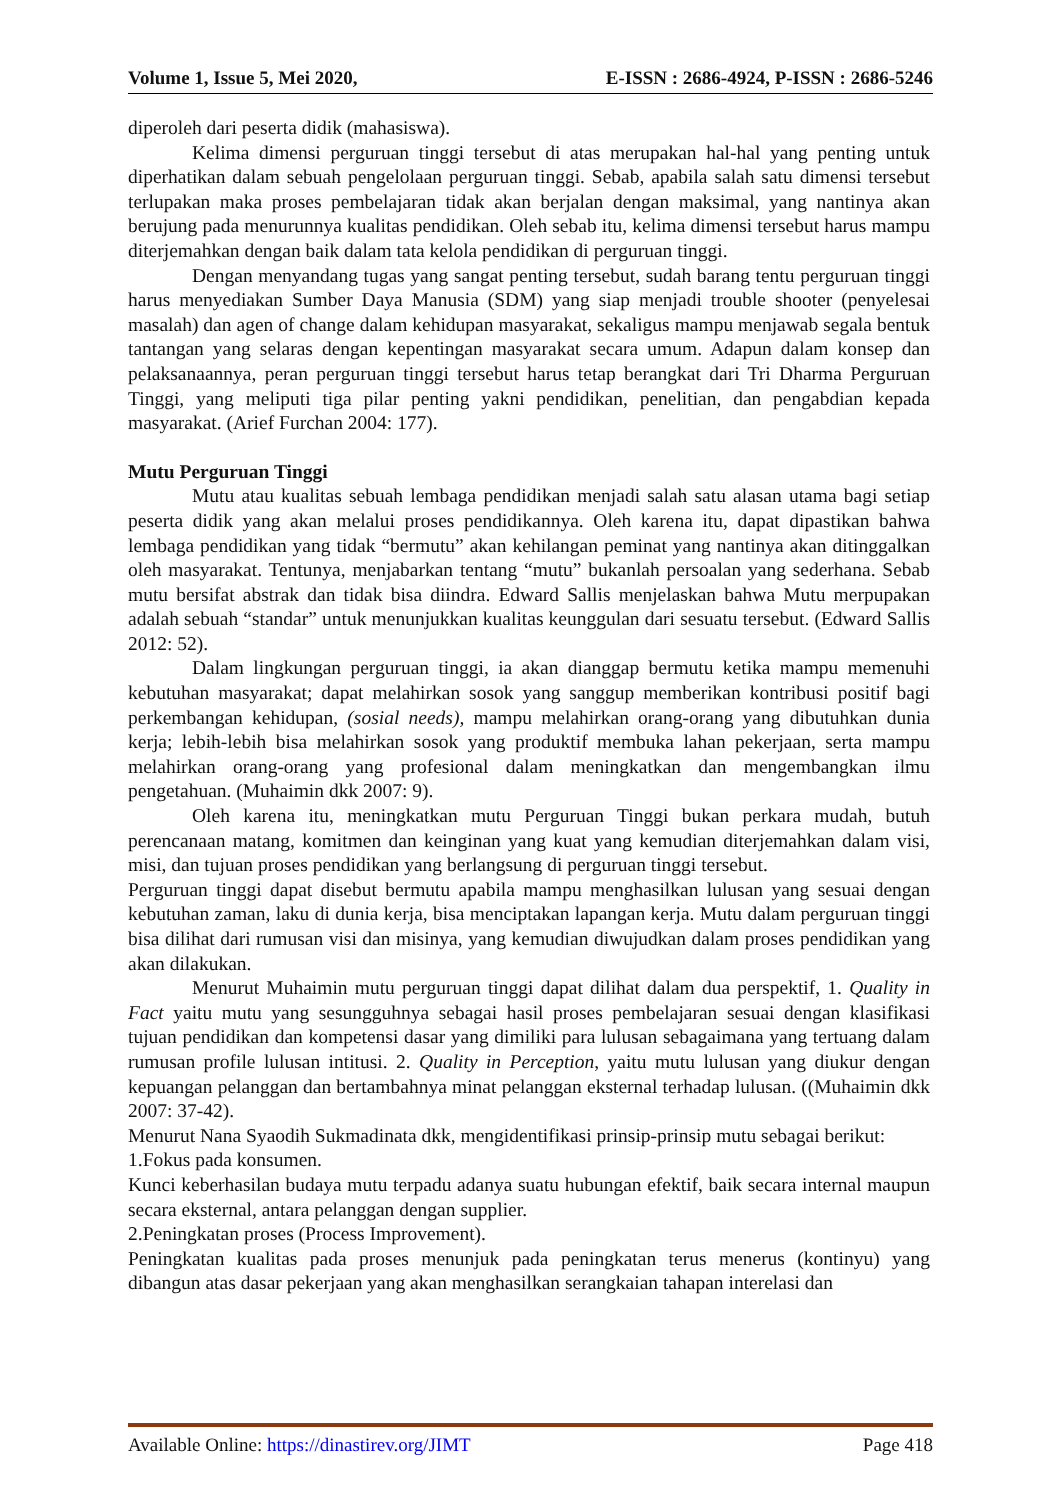Volume 1, Issue 5, Mei 2020, E-ISSN : 2686-4924, P-ISSN : 2686-5246
diperoleh dari peserta didik (mahasiswa).
Kelima dimensi perguruan tinggi tersebut di atas merupakan hal-hal yang penting untuk diperhatikan dalam sebuah pengelolaan perguruan tinggi. Sebab, apabila salah satu dimensi tersebut terlupakan maka proses pembelajaran tidak akan berjalan dengan maksimal, yang nantinya akan berujung pada menurunnya kualitas pendidikan. Oleh sebab itu, kelima dimensi tersebut harus mampu diterjemahkan dengan baik dalam tata kelola pendidikan di perguruan tinggi.
Dengan menyandang tugas yang sangat penting tersebut, sudah barang tentu perguruan tinggi harus menyediakan Sumber Daya Manusia (SDM) yang siap menjadi trouble shooter (penyelesai masalah) dan agen of change dalam kehidupan masyarakat, sekaligus mampu menjawab segala bentuk tantangan yang selaras dengan kepentingan masyarakat secara umum. Adapun dalam konsep dan pelaksanaannya, peran perguruan tinggi tersebut harus tetap berangkat dari Tri Dharma Perguruan Tinggi, yang meliputi tiga pilar penting yakni pendidikan, penelitian, dan pengabdian kepada masyarakat. (Arief Furchan 2004: 177).
Mutu Perguruan Tinggi
Mutu atau kualitas sebuah lembaga pendidikan menjadi salah satu alasan utama bagi setiap peserta didik yang akan melalui proses pendidikannya. Oleh karena itu, dapat dipastikan bahwa lembaga pendidikan yang tidak “bermutu” akan kehilangan peminat yang nantinya akan ditinggalkan oleh masyarakat. Tentunya, menjabarkan tentang “mutu” bukanlah persoalan yang sederhana. Sebab mutu bersifat abstrak dan tidak bisa diindra. Edward Sallis menjelaskan bahwa Mutu merpupakan adalah sebuah “standar” untuk menunjukkan kualitas keunggulan dari sesuatu tersebut. (Edward Sallis 2012: 52).
Dalam lingkungan perguruan tinggi, ia akan dianggap bermutu ketika mampu memenuhi kebutuhan masyarakat; dapat melahirkan sosok yang sanggup memberikan kontribusi positif bagi perkembangan kehidupan, (sosial needs), mampu melahirkan orang-orang yang dibutuhkan dunia kerja; lebih-lebih bisa melahirkan sosok yang produktif membuka lahan pekerjaan, serta mampu melahirkan orang-orang yang profesional dalam meningkatkan dan mengembangkan ilmu pengetahuan. (Muhaimin dkk 2007: 9).
Oleh karena itu, meningkatkan mutu Perguruan Tinggi bukan perkara mudah, butuh perencanaan matang, komitmen dan keinginan yang kuat yang kemudian diterjemahkan dalam visi, misi, dan tujuan proses pendidikan yang berlangsung di perguruan tinggi tersebut.
Perguruan tinggi dapat disebut bermutu apabila mampu menghasilkan lulusan yang sesuai dengan kebutuhan zaman, laku di dunia kerja, bisa menciptakan lapangan kerja. Mutu dalam perguruan tinggi bisa dilihat dari rumusan visi dan misinya, yang kemudian diwujudkan dalam proses pendidikan yang akan dilakukan.
Menurut Muhaimin mutu perguruan tinggi dapat dilihat dalam dua perspektif, 1. Quality in Fact yaitu mutu yang sesungguhnya sebagai hasil proses pembelajaran sesuai dengan klasifikasi tujuan pendidikan dan kompetensi dasar yang dimiliki para lulusan sebagaimana yang tertuang dalam rumusan profile lulusan intitusi. 2. Quality in Perception, yaitu mutu lulusan yang diukur dengan kepuangan pelanggan dan bertambahnya minat pelanggan eksternal terhadap lulusan. ((Muhaimin dkk 2007: 37-42).
Menurut Nana Syaodih Sukmadinata dkk, mengidentifikasi prinsip-prinsip mutu sebagai berikut:
1.Fokus pada konsumen.
Kunci keberhasilan budaya mutu terpadu adanya suatu hubungan efektif, baik secara internal maupun secara eksternal, antara pelanggan dengan supplier.
2.Peningkatan proses (Process Improvement).
Peningkatan kualitas pada proses menunjuk pada peningkatan terus menerus (kontinyu) yang dibangun atas dasar pekerjaan yang akan menghasilkan serangkaian tahapan interelasi dan
Available Online: https://dinastirev.org/JIMT Page 418